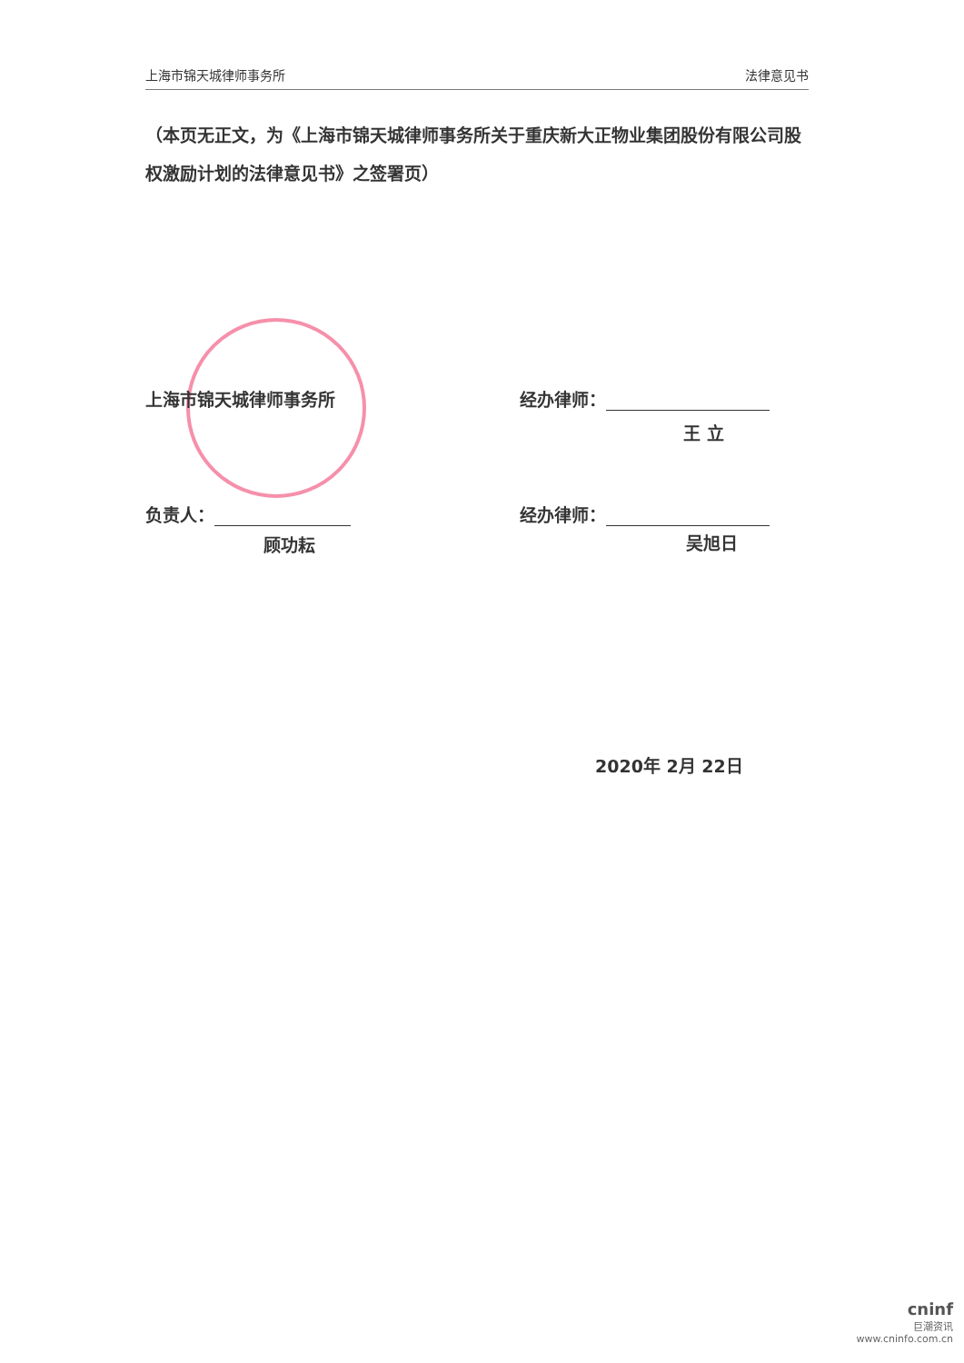上海市锦天城律师事务所 法律意见书
（本页无正文，为《上海市锦天城律师事务所关于重庆新大正物业集团股份有限公司股权激励计划的法律意见书》之签署页）
上海市锦天城律师事务所 经办律师：
王 立
负责人： 经办律师：
顾功耘 吴旭日
2020年 2月 22日
cninf
巨潮资讯
www.cninfo.com.cn